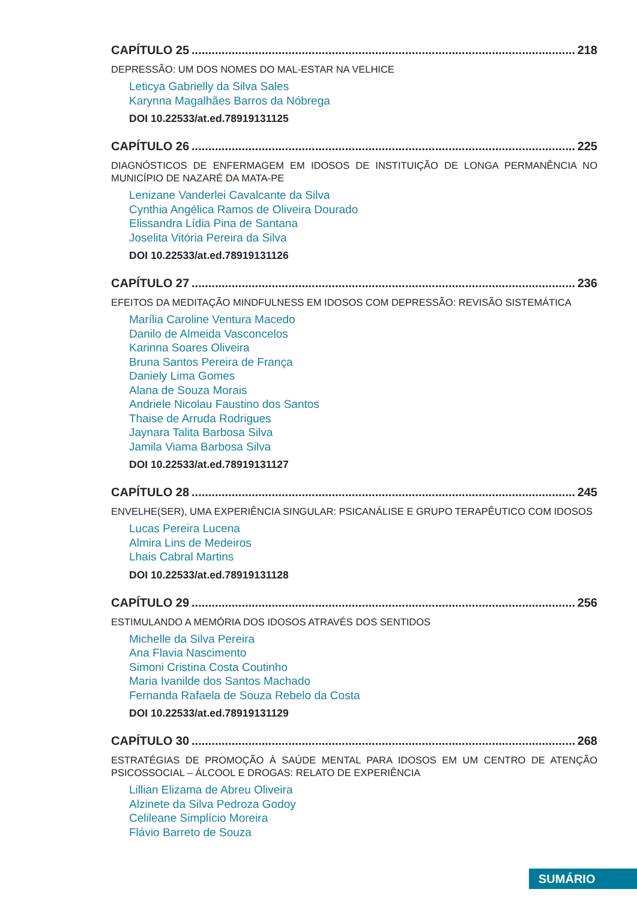CAPÍTULO 25 218
DEPRESSÃO: UM DOS NOMES DO MAL-ESTAR NA VELHICE
Leticya Gabrielly da Silva Sales
Karynna Magalhães Barros da Nóbrega
DOI 10.22533/at.ed.78919131125
CAPÍTULO 26 225
DIAGNÓSTICOS DE ENFERMAGEM EM IDOSOS DE INSTITUIÇÃO DE LONGA PERMANÊNCIA NO MUNICÍPIO DE NAZARÉ DA MATA-PE
Lenizane Vanderlei Cavalcante da Silva
Cynthia Angélica Ramos de Oliveira Dourado
Elissandra Lídia Pina de Santana
Joselita Vitória Pereira da Silva
DOI 10.22533/at.ed.78919131126
CAPÍTULO 27 236
EFEITOS DA MEDITAÇÃO MINDFULNESS EM IDOSOS COM DEPRESSÃO: REVISÃO SISTEMÁTICA
Marília Caroline Ventura Macedo
Danilo de Almeida Vasconcelos
Karinna Soares Oliveira
Bruna Santos Pereira de França
Daniely Lima Gomes
Alana de Souza Morais
Andriele Nicolau Faustino dos Santos
Thaise de Arruda Rodrigues
Jaynara Talita Barbosa Silva
Jamila Viama Barbosa Silva
DOI 10.22533/at.ed.78919131127
CAPÍTULO 28 245
ENVELHE(SER), UMA EXPERIÊNCIA SINGULAR: PSICANÁLISE E GRUPO TERAPÊUTICO COM IDOSOS
Lucas Pereira Lucena
Almira Lins de Medeiros
Lhais Cabral Martins
DOI 10.22533/at.ed.78919131128
CAPÍTULO 29 256
ESTIMULANDO A MEMÓRIA DOS IDOSOS ATRAVÉS DOS SENTIDOS
Michelle da Silva Pereira
Ana Flavia Nascimento
Simoni Cristina Costa Coutinho
Maria Ivanilde dos Santos Machado
Fernanda Rafaela de Souza Rebelo da Costa
DOI 10.22533/at.ed.78919131129
CAPÍTULO 30 268
ESTRATÉGIAS DE PROMOÇÃO À SAÚDE MENTAL PARA IDOSOS EM UM CENTRO DE ATENÇÃO PSICOSSOCIAL – ÁLCOOL E DROGAS: RELATO DE EXPERIÊNCIA
Lillian Elizama de Abreu Oliveira
Alzinete da Silva Pedroza Godoy
Celileane Simplício Moreira
Flávio Barreto de Souza
SUMÁRIO